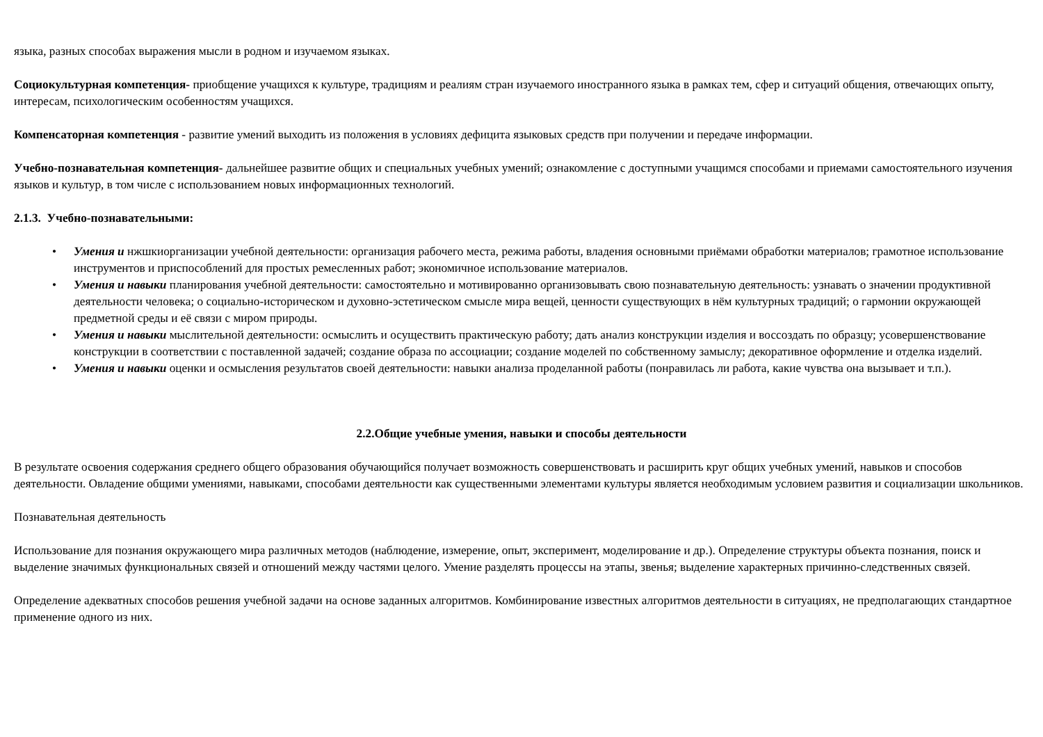языка, разных способах выражения мысли в родном и изучаемом языках.
Социокультурная компетенция- приобщение учащихся к культуре, традициям и реалиям стран изучаемого иностранного языка в рамках тем, сфер и ситуаций общения, отвечающих опыту, интересам, психологическим особенностям учащихся.
Компенсаторная компетенция - развитие умений выходить из положения в условиях дефицита языковых средств при получении и передаче информации.
Учебно-познавательная компетенция- дальнейшее развитие общих и специальных учебных умений; ознакомление с доступными учащимся способами и приемами самостоятельного изучения языков и культур, в том числе с использованием новых информационных технологий.
2.1.3. Учебно-познавательными:
• Умения и нжшкиорганизации учебной деятельности: организация рабочего места, режима работы, владения основными приёмами обработки материалов; грамотное использование инструментов и приспособлений для простых ремесленных работ; экономичное использование материалов.
• Умения и навыки планирования учебной деятельности: самостоятельно и мотивированно организовывать свою познавательную деятельность: узнавать о значении продуктивной деятельности человека; о социально-историческом и духовно-эстетическом смысле мира вещей, ценности существующих в нём культурных традиций; о гармонии окружающей предметной среды и её связи с миром природы.
• Умения и навыки мыслительной деятельности: осмыслить и осуществить практическую работу; дать анализ конструкции изделия и воссоздать по образцу; усовершенствование конструкции в соответствии с поставленной задачей; создание образа по ассоциации; создание моделей по собственному замыслу; декоративное оформление и отделка изделий.
• Умения и навыки оценки и осмысления результатов своей деятельности: навыки анализа проделанной работы (понравилась ли работа, какие чувства она вызывает и т.п.).
2.2.Общие учебные умения, навыки и способы деятельности
В результате освоения содержания среднего общего образования обучающийся получает возможность совершенствовать и расширить круг общих учебных умений, навыков и способов деятельности. Овладение общими умениями, навыками, способами деятельности как существенными элементами культуры является необходимым условием развития и социализации школьников.
Познавательная деятельность
Использование для познания окружающего мира различных методов (наблюдение, измерение, опыт, эксперимент, моделирование и др.). Определение структуры объекта познания, поиск и выделение значимых функциональных связей и отношений между частями целого. Умение разделять процессы на этапы, звенья; выделение характерных причинно-следственных связей.
Определение адекватных способов решения учебной задачи на основе заданных алгоритмов. Комбинирование известных алгоритмов деятельности в ситуациях, не предполагающих стандартное применение одного из них.